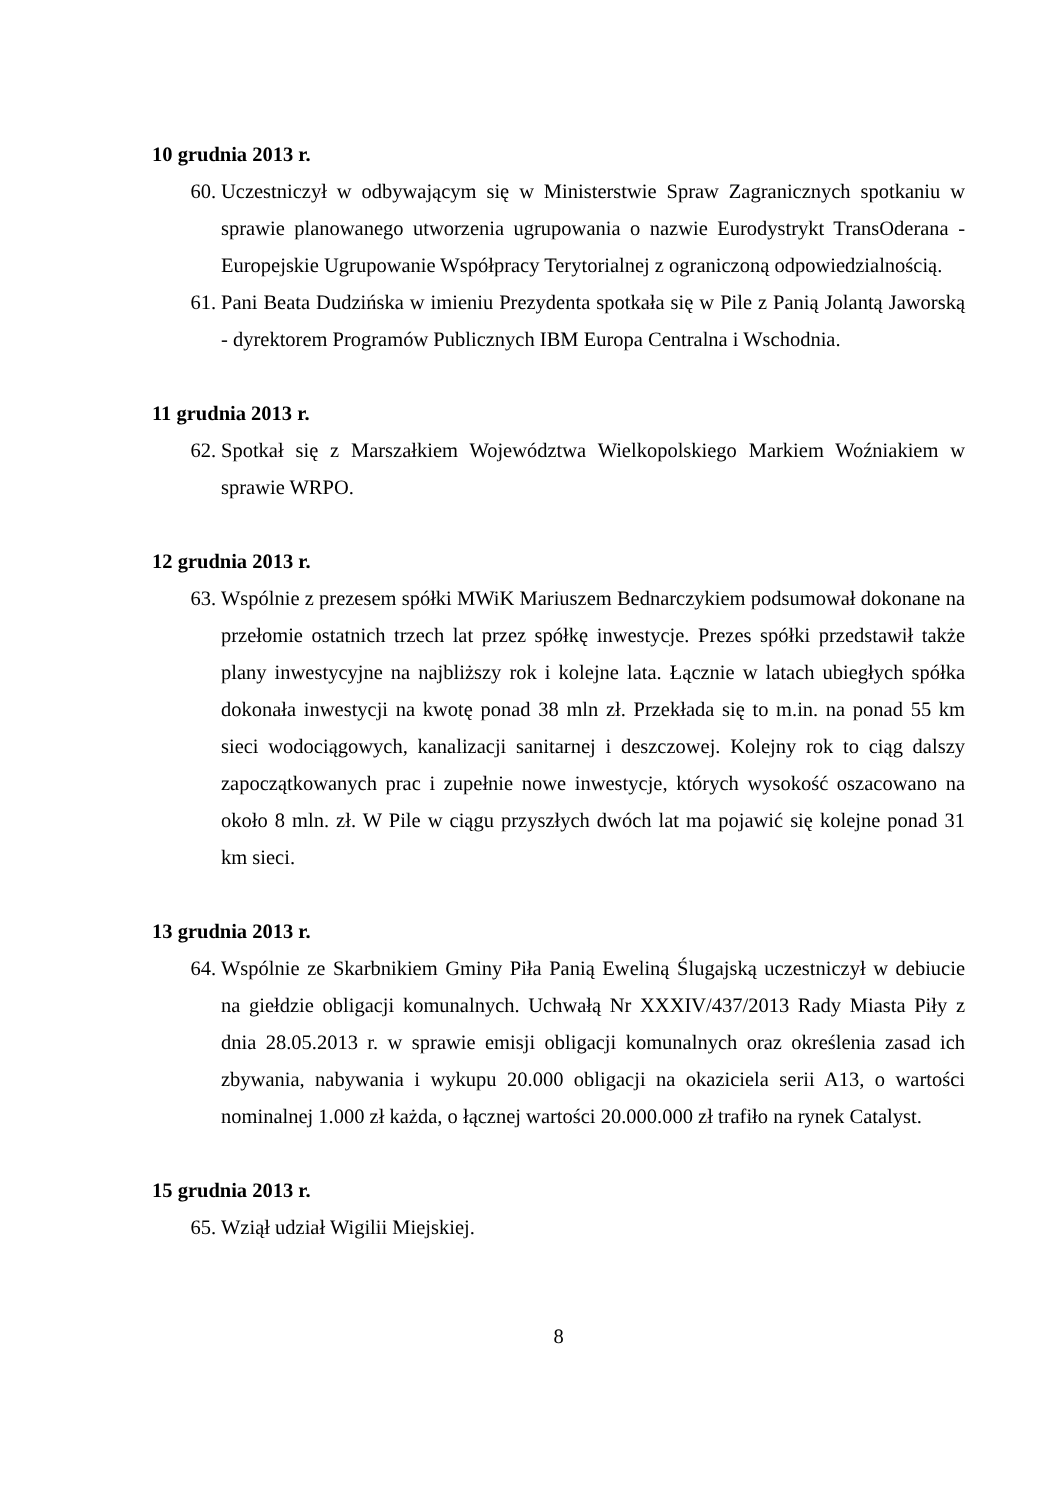10 grudnia 2013 r.
60. Uczestniczył w odbywającym się w Ministerstwie Spraw Zagranicznych spotkaniu w sprawie planowanego utworzenia ugrupowania o nazwie Eurodystrykt TransOderana - Europejskie Ugrupowanie Współpracy Terytorialnej z ograniczoną odpowiedzialnością.
61. Pani Beata Dudzińska w imieniu Prezydenta spotkała się w Pile z Panią Jolantą Jaworską - dyrektorem Programów Publicznych IBM Europa Centralna i Wschodnia.
11 grudnia 2013 r.
62. Spotkał się z Marszałkiem Województwa Wielkopolskiego Markiem Woźniakiem w sprawie WRPO.
12 grudnia 2013 r.
63. Wspólnie z prezesem spółki MWiK Mariuszem Bednarczykiem podsumował dokonane na przełomie ostatnich trzech lat przez spółkę inwestycje. Prezes spółki przedstawił także plany inwestycyjne na najbliższy rok i kolejne lata. Łącznie w latach ubiegłych spółka dokonała inwestycji na kwotę ponad 38 mln zł. Przekłada się to m.in. na ponad 55 km sieci wodociągowych, kanalizacji sanitarnej i deszczowej. Kolejny rok to ciąg dalszy zapoczątkowanych prac i zupełnie nowe inwestycje, których wysokość oszacowano na około 8 mln. zł. W Pile w ciągu przyszłych dwóch lat ma pojawić się kolejne ponad 31 km sieci.
13 grudnia 2013 r.
64. Wspólnie ze Skarbnikiem Gminy Piła Panią Eweliną Ślugajską uczestniczył w debiucie na giełdzie obligacji komunalnych. Uchwałą Nr XXXIV/437/2013 Rady Miasta Piły z dnia 28.05.2013 r. w sprawie emisji obligacji komunalnych oraz określenia zasad ich zbywania, nabywania i wykupu 20.000 obligacji na okaziciela serii A13, o wartości nominalnej 1.000 zł każda, o łącznej wartości 20.000.000 zł trafiło na rynek Catalyst.
15 grudnia 2013 r.
65. Wziął udział Wigilii Miejskiej.
8